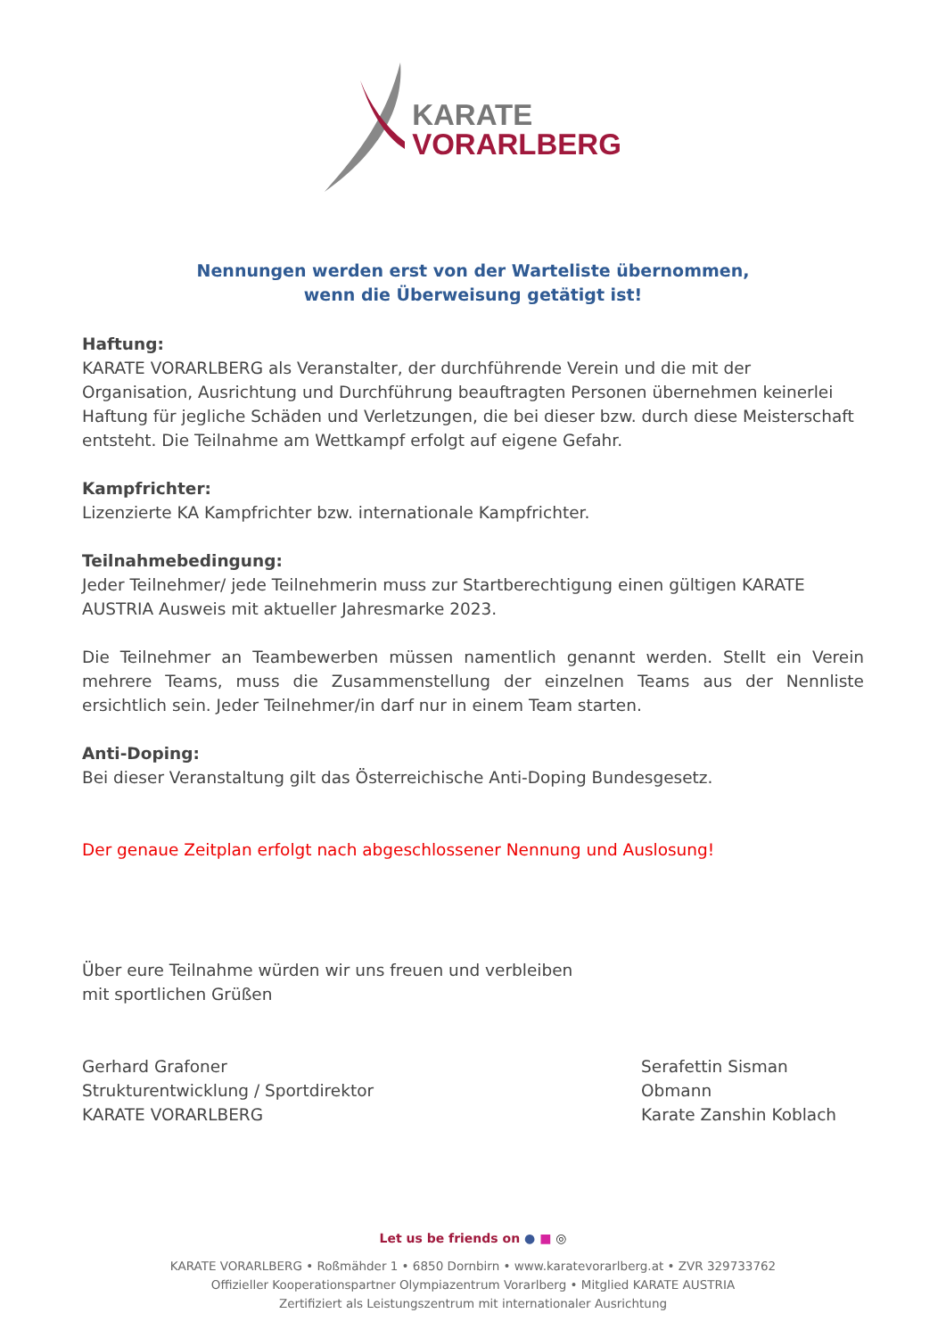KARATE
VORARLBERG
Nennungen werden erst von der Warteliste übernommen,
wenn die Überweisung getätigt ist!
Haftung:
KARATE VORARLBERG als Veranstalter, der durchführende Verein und die mit der Organisation, Ausrichtung und Durchführung beauftragten Personen übernehmen keinerlei Haftung für jegliche Schäden und Verletzungen, die bei dieser bzw. durch diese Meisterschaft entsteht. Die Teilnahme am Wettkampf erfolgt auf eigene Gefahr.
Kampfrichter:
Lizenzierte KA Kampfrichter bzw. internationale Kampfrichter.
Teilnahmebedingung:
Jeder Teilnehmer/ jede Teilnehmerin muss zur Startberechtigung einen gültigen KARATE AUSTRIA Ausweis mit aktueller Jahresmarke 2023.
Die Teilnehmer an Teambewerben müssen namentlich genannt werden. Stellt ein Verein mehrere Teams, muss die Zusammenstellung der einzelnen Teams aus der Nennliste ersichtlich sein. Jeder Teilnehmer/in darf nur in einem Team starten.
Anti-Doping:
Bei dieser Veranstaltung gilt das Österreichische Anti-Doping Bundesgesetz.
Der genaue Zeitplan erfolgt nach abgeschlossener Nennung und Auslosung!
Über eure Teilnahme würden wir uns freuen und verbleiben
mit sportlichen Grüßen
Gerhard Grafoner
Strukturentwicklung / Sportdirektor
KARATE VORARLBERG
Serafettin Sisman
Obmann
Karate Zanshin Koblach
Let us be friends on ● ■ ◎
KARATE VORARLBERG • Roßmähder 1 • 6850 Dornbirn • www.karatevorarlberg.at • ZVR 329733762
Offizieller Kooperationspartner Olympiazentrum Vorarlberg • Mitglied KARATE AUSTRIA
Zertifiziert als Leistungszentrum mit internationaler Ausrichtung